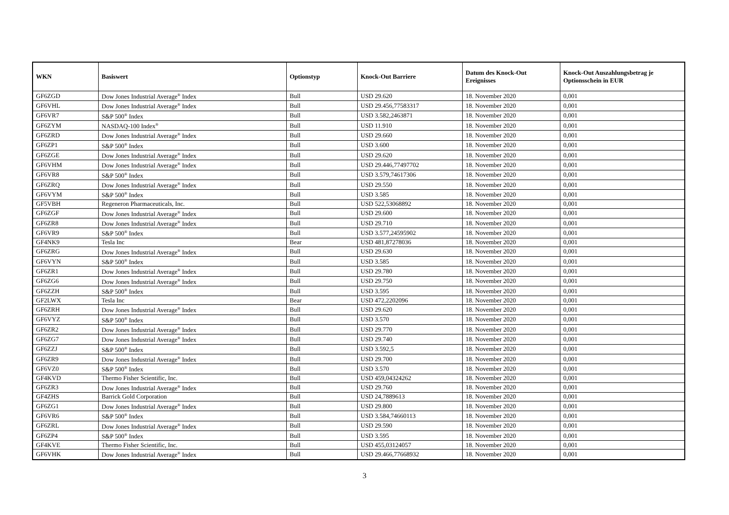| WKN | Basiswert | Optionstyp | Knock-Out Barriere | Datum des Knock-Out Ereignisses | Knock-Out Auszahlungsbetrag je Optionsschein in EUR |
| --- | --- | --- | --- | --- | --- |
| GF6ZGD | Dow Jones Industrial Average<sup>®</sup> Index | Bull | USD 29.620 | 18. November 2020 | 0,001 |
| GF6VHL | Dow Jones Industrial Average<sup>®</sup> Index | Bull | USD 29.456,77583317 | 18. November 2020 | 0,001 |
| GF6VR7 | S&P 500<sup>®</sup> Index | Bull | USD 3.582,2463871 | 18. November 2020 | 0,001 |
| GF6ZYM | NASDAQ-100 Index<sup>®</sup> | Bull | USD 11.910 | 18. November 2020 | 0,001 |
| GF6ZRD | Dow Jones Industrial Average<sup>®</sup> Index | Bull | USD 29.660 | 18. November 2020 | 0,001 |
| GF6ZP1 | S&P 500<sup>®</sup> Index | Bull | USD 3.600 | 18. November 2020 | 0,001 |
| GF6ZGE | Dow Jones Industrial Average<sup>®</sup> Index | Bull | USD 29.620 | 18. November 2020 | 0,001 |
| GF6VHM | Dow Jones Industrial Average<sup>®</sup> Index | Bull | USD 29.446,77497702 | 18. November 2020 | 0,001 |
| GF6VR8 | S&P 500<sup>®</sup> Index | Bull | USD 3.579,74617306 | 18. November 2020 | 0,001 |
| GF6ZRQ | Dow Jones Industrial Average<sup>®</sup> Index | Bull | USD 29.550 | 18. November 2020 | 0,001 |
| GF6VYM | S&P 500<sup>®</sup> Index | Bull | USD 3.585 | 18. November 2020 | 0,001 |
| GF5VBH | Regeneron Pharmaceuticals, Inc. | Bull | USD 522,53068892 | 18. November 2020 | 0,001 |
| GF6ZGF | Dow Jones Industrial Average<sup>®</sup> Index | Bull | USD 29.600 | 18. November 2020 | 0,001 |
| GF6ZR8 | Dow Jones Industrial Average<sup>®</sup> Index | Bull | USD 29.710 | 18. November 2020 | 0,001 |
| GF6VR9 | S&P 500<sup>®</sup> Index | Bull | USD 3.577,24595902 | 18. November 2020 | 0,001 |
| GF4NK9 | Tesla Inc | Bear | USD 481,87278036 | 18. November 2020 | 0,001 |
| GF6ZRG | Dow Jones Industrial Average<sup>®</sup> Index | Bull | USD 29.630 | 18. November 2020 | 0,001 |
| GF6VYN | S&P 500<sup>®</sup> Index | Bull | USD 3.585 | 18. November 2020 | 0,001 |
| GF6ZR1 | Dow Jones Industrial Average<sup>®</sup> Index | Bull | USD 29.780 | 18. November 2020 | 0,001 |
| GF6ZG6 | Dow Jones Industrial Average<sup>®</sup> Index | Bull | USD 29.750 | 18. November 2020 | 0,001 |
| GF6ZZH | S&P 500<sup>®</sup> Index | Bull | USD 3.595 | 18. November 2020 | 0,001 |
| GF2LWX | Tesla Inc | Bear | USD 472,2202096 | 18. November 2020 | 0,001 |
| GF6ZRH | Dow Jones Industrial Average<sup>®</sup> Index | Bull | USD 29.620 | 18. November 2020 | 0,001 |
| GF6VYZ | S&P 500<sup>®</sup> Index | Bull | USD 3.570 | 18. November 2020 | 0,001 |
| GF6ZR2 | Dow Jones Industrial Average<sup>®</sup> Index | Bull | USD 29.770 | 18. November 2020 | 0,001 |
| GF6ZG7 | Dow Jones Industrial Average<sup>®</sup> Index | Bull | USD 29.740 | 18. November 2020 | 0,001 |
| GF6ZZJ | S&P 500<sup>®</sup> Index | Bull | USD 3.592,5 | 18. November 2020 | 0,001 |
| GF6ZR9 | Dow Jones Industrial Average<sup>®</sup> Index | Bull | USD 29.700 | 18. November 2020 | 0,001 |
| GF6VZ0 | S&P 500<sup>®</sup> Index | Bull | USD 3.570 | 18. November 2020 | 0,001 |
| GF4KVD | Thermo Fisher Scientific, Inc. | Bull | USD 459,04324262 | 18. November 2020 | 0,001 |
| GF6ZR3 | Dow Jones Industrial Average<sup>®</sup> Index | Bull | USD 29.760 | 18. November 2020 | 0,001 |
| GF4ZHS | Barrick Gold Corporation | Bull | USD 24,7889613 | 18. November 2020 | 0,001 |
| GF6ZG1 | Dow Jones Industrial Average<sup>®</sup> Index | Bull | USD 29.800 | 18. November 2020 | 0,001 |
| GF6VR6 | S&P 500<sup>®</sup> Index | Bull | USD 3.584,74660113 | 18. November 2020 | 0,001 |
| GF6ZRL | Dow Jones Industrial Average<sup>®</sup> Index | Bull | USD 29.590 | 18. November 2020 | 0,001 |
| GF6ZP4 | S&P 500<sup>®</sup> Index | Bull | USD 3.595 | 18. November 2020 | 0,001 |
| GF4KVE | Thermo Fisher Scientific, Inc. | Bull | USD 455,03124057 | 18. November 2020 | 0,001 |
| GF6VHK | Dow Jones Industrial Average<sup>®</sup> Index | Bull | USD 29.466,77668932 | 18. November 2020 | 0,001 |
3